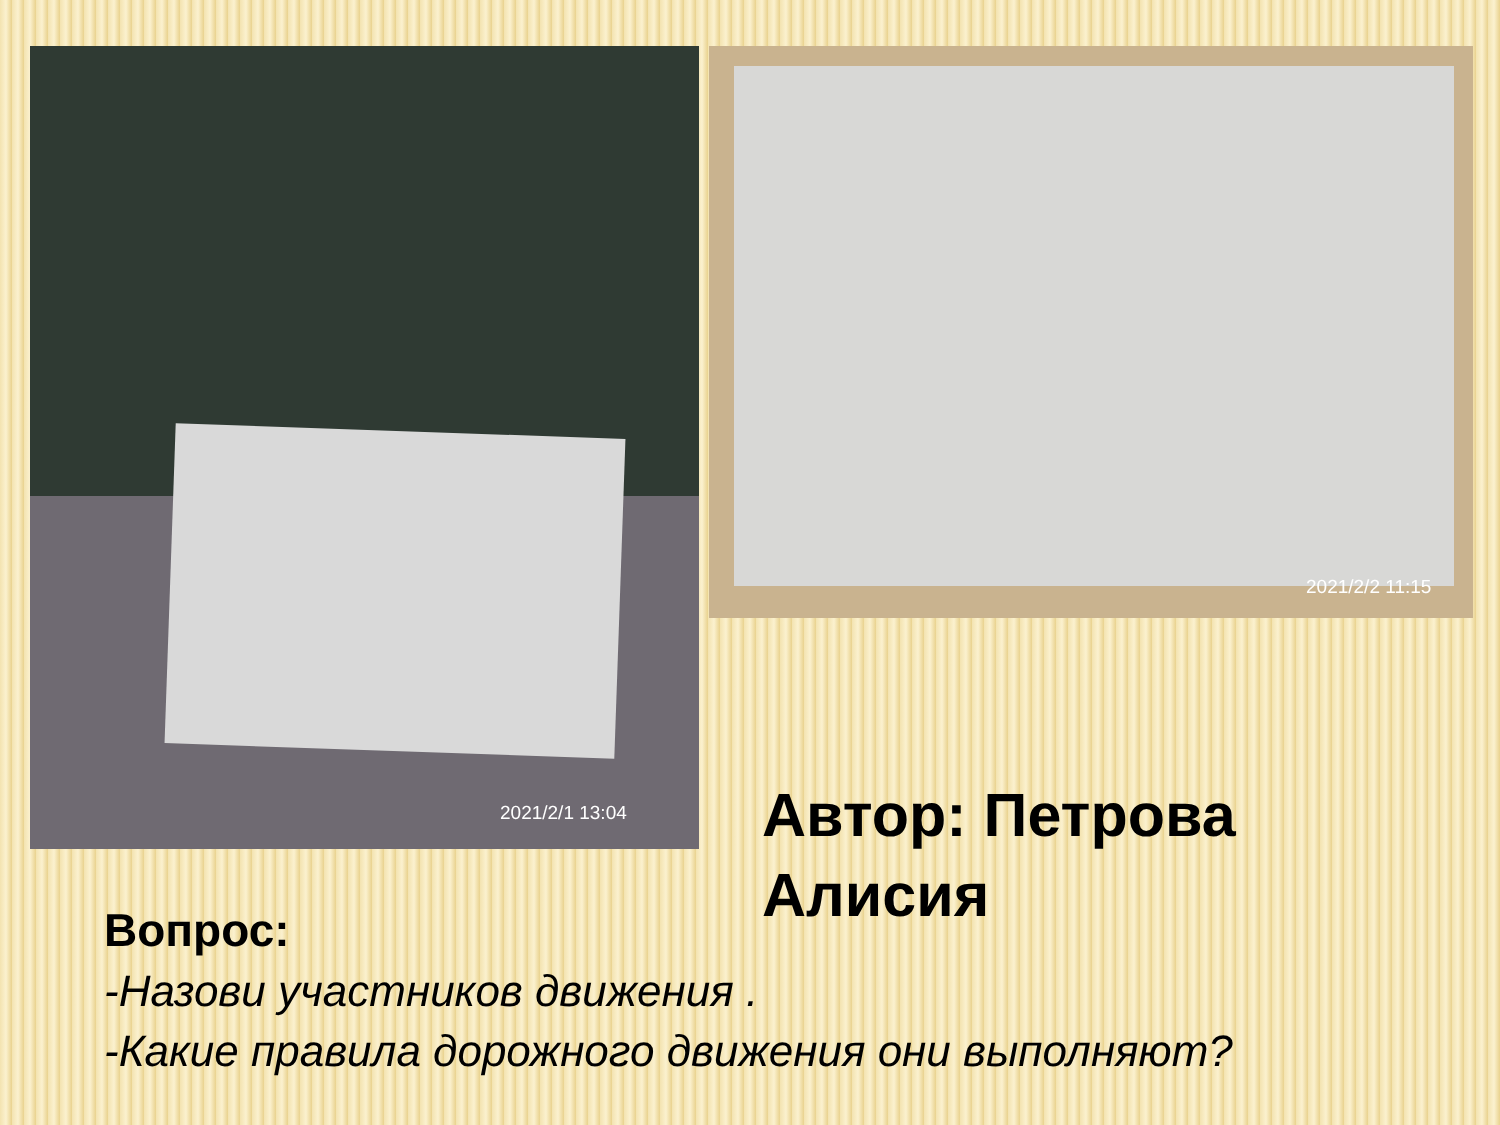2021/2/1 13:04 2021/2/2 11:15
Автор: Петрова
Алисия
Вопрос:
-Назови участников движения .
-Какие правила дорожного движения они выполняют?